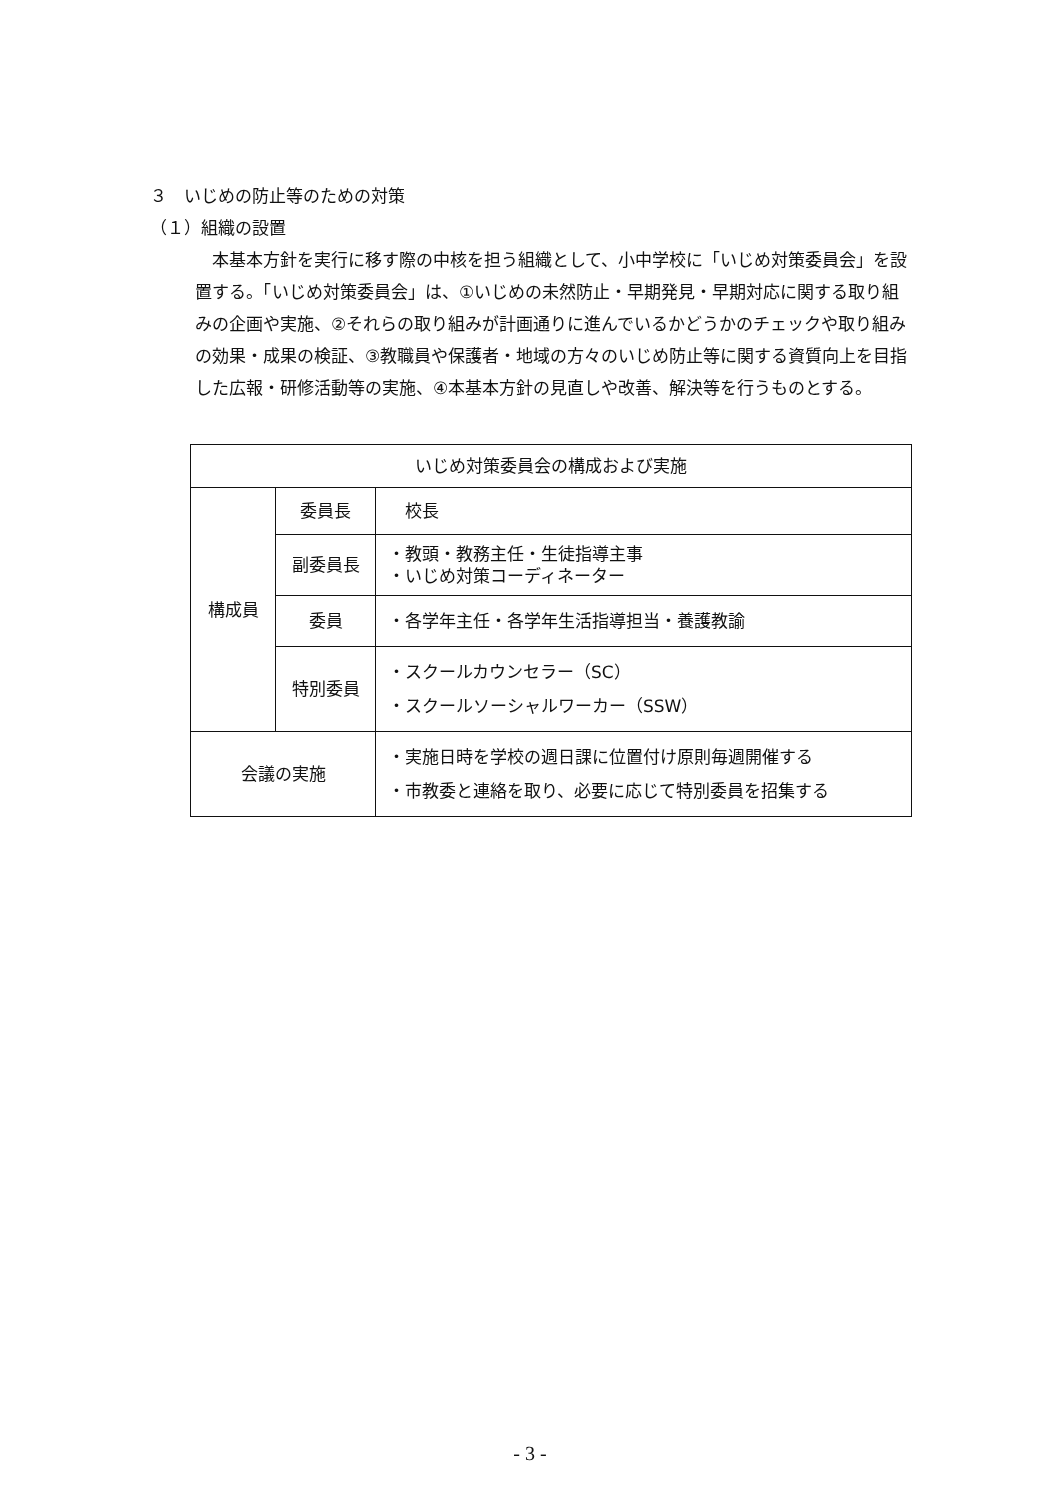３　いじめの防止等のための対策
（１）組織の設置
本基本方針を実行に移す際の中核を担う組織として、小中学校に「いじめ対策委員会」を設置する。「いじめ対策委員会」は、①いじめの未然防止・早期発見・早期対応に関する取り組みの企画や実施、②それらの取り組みが計画通りに進んでいるかどうかのチェックや取り組みの効果・成果の検証、③教職員や保護者・地域の方々のいじめ防止等に関する資質向上を目指した広報・研修活動等の実施、④本基本方針の見直しや改善、解決等を行うものとする。
| いじめ対策委員会の構成および実施 | | |
| 構成員 | 委員長 | 校長 |
| | 副委員長 | ・教頭・教務主任・生徒指導主事 ・いじめ対策コーディネーター |
| | 委員 | ・各学年主任・各学年生活指導担当・養護教諭 |
| | 特別委員 | ・スクールカウンセラー（SC） ・スクールソーシャルワーカー（SSW） |
| 会議の実施 | | ・実施日時を学校の週日課に位置付け原則毎週開催する ・市教委と連絡を取り、必要に応じて特別委員を招集する |
- 3 -